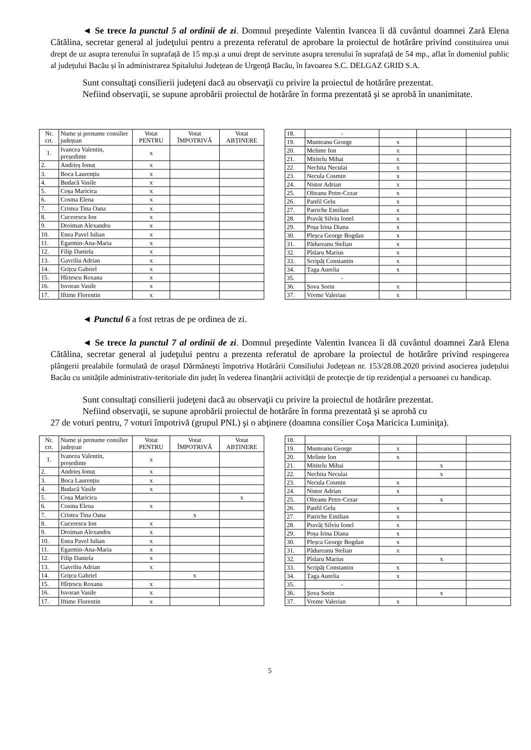◄ Se trece la punctul 5 al ordinii de zi. Domnul preşedinte Valentin Ivancea îi dă cuvântul doamnei Zară Elena Cătălina, secretar general al judeţului pentru a prezenta referatul de aprobare la proiectul de hotărâre privind constituirea unui drept de uz asupra terenului în suprafață de 15 mp.și a unui drept de servitute asupra terenului în suprafață de 54 mp., aflat în domeniul public al județului Bacău și în administrarea Spitalului Județean de Urgență Bacău, în favoarea S.C. DELGAZ GRID S.A.
Sunt consultaţi consilierii judeţeni dacă au observaţii cu privire la proiectul de hotărâre prezentat.
Nefiind observaţii, se supune aprobării proiectul de hotărâre în forma prezentată şi se aprobă în unanimitate.
| Nr. crt. | Nume și prenume consilier județean | Votat PENTRU | Votat ÎMPOTRIVĂ | Votat ABȚINERE |
| 1. | Ivancea Valentin, președinte | x | | |
| 2. | Andrieș Ionuț | x | | |
| 3. | Boca Laurențiu | x | | |
| 4. | Budacă Vasile | x | | |
| 5. | Coșa Maricica | x | | |
| 6. | Cosma Elena | x | | |
| 7. | Cristea Tina Oana | x | | |
| 8. | Cucerescu Ion | x | | |
| 9. | Droiman Alexandru | x | | |
| 10. | Enea Pavel Iulian | x | | |
| 11. | Egarmin-Ana-Maria | x | | |
| 12. | Filip Daniela | x | | |
| 13. | Gavriliu Adrian | x | | |
| 14. | Grițcu Gabriel | x | | |
| 15. | Hîrțescu Roxana | x | | |
| 16. | Isvoran Vasile | x | | |
| 17. | Iftime Florentin | x | | |
| 18. | - | | | |
| 19. | Munteanu George | x | | |
| 20. | Melinte Ion | x | | |
| 21. | Mititelu Mihai | x | | |
| 22. | Nechita Neculai | x | | |
| 23. | Necula Cosmin | x | | |
| 24. | Nistor Adrian | x | | |
| 25. | Olteanu Petre-Cezar | x | | |
| 26. | Panfil Gelu | x | | |
| 27. | Patriche Emilian | x | | |
| 28. | Pravăț Silviu Ionel | x | | |
| 29. | Poșa Irina Diana | x | | |
| 30. | Pleșca George Bogdan | x | | |
| 31. | Pădureanu Stelian | x | | |
| 32. | Pîslaru Marius | x | | |
| 33. | Scripăț Constantin | x | | |
| 34. | Țaga Aurelia | x | | |
| 35. | - | | | |
| 36. | Șova Sorin | x | | |
| 37. | Vreme Valerian | x | | |
◄ Punctul 6 a fost retras de pe ordinea de zi.
◄ Se trece la punctul 7 al ordinii de zi. Domnul preşedinte Valentin Ivancea îi dă cuvântul doamnei Zară Elena Cătălina, secretar general al judeţului pentru a prezenta referatul de aprobare la proiectul de hotărâre privind respingerea plângerii prealabile formulată de orașul Dărmănești împotriva Hotărârii Consiliului Județean nr. 153/28.08.2020 privind asocierea județului Bacău cu unitățile administrativ-teritoriale din județ în vederea finanțării activității de protecţie de tip rezidențial a persoanei cu handicap.
Sunt consultaţi consilierii judeţeni dacă au observaţii cu privire la proiectul de hotărâre prezentat.
Nefiind observaţii, se supune aprobării proiectul de hotărâre în forma prezentată şi se aprobă cu
27 de voturi pentru, 7 voturi împotrivă (grupul PNL) şi o abţinere (doamna consilier Coşa Maricica Luminiţa).
| Nr. crt. | Nume și prenume consilier județean | Votat PENTRU | Votat ÎMPOTRIVĂ | Votat ABȚINERE |
| 1. | Ivancea Valentin, președinte | x | | |
| 2. | Andrieș Ionuț | x | | |
| 3. | Boca Laurențiu | x | | |
| 4. | Budacă Vasile | x | | |
| 5. | Coșa Maricica | | | x |
| 6. | Cosma Elena | x | | |
| 7. | Cristea Tina Oana | | x | |
| 8. | Cucerescu Ion | x | | |
| 9. | Droiman Alexandru | x | | |
| 10. | Enea Pavel Iulian | x | | |
| 11. | Egarmin-Ana-Maria | x | | |
| 12. | Filip Daniela | x | | |
| 13. | Gavriliu Adrian | x | | |
| 14. | Grițcu Gabriel | | x | |
| 15. | Hîrțescu Roxana | x | | |
| 16. | Isvoran Vasile | x | | |
| 17. | Iftime Florentin | x | | |
| 18. | - | | | |
| 19. | Munteanu George | x | | |
| 20. | Melinte Ion | x | | |
| 21. | Mititelu Mihai | | x | |
| 22. | Nechita Neculai | | x | |
| 23. | Necula Cosmin | x | | |
| 24. | Nistor Adrian | x | | |
| 25. | Olteanu Petre-Cezar | | x | |
| 26. | Panfil Gelu | x | | |
| 27. | Patriche Emilian | x | | |
| 28. | Pravăț Silviu Ionel | x | | |
| 29. | Poșa Irina Diana | x | | |
| 30. | Pleșca George Bogdan | x | | |
| 31. | Pădureanu Stelian | x | | |
| 32. | Pîslaru Marius | | x | |
| 33. | Scripăț Constantin | x | | |
| 34. | Țaga Aurelia | x | | |
| 35. | - | | | |
| 36. | Șova Sorin | | x | |
| 37. | Vreme Valerian | x | | |
5